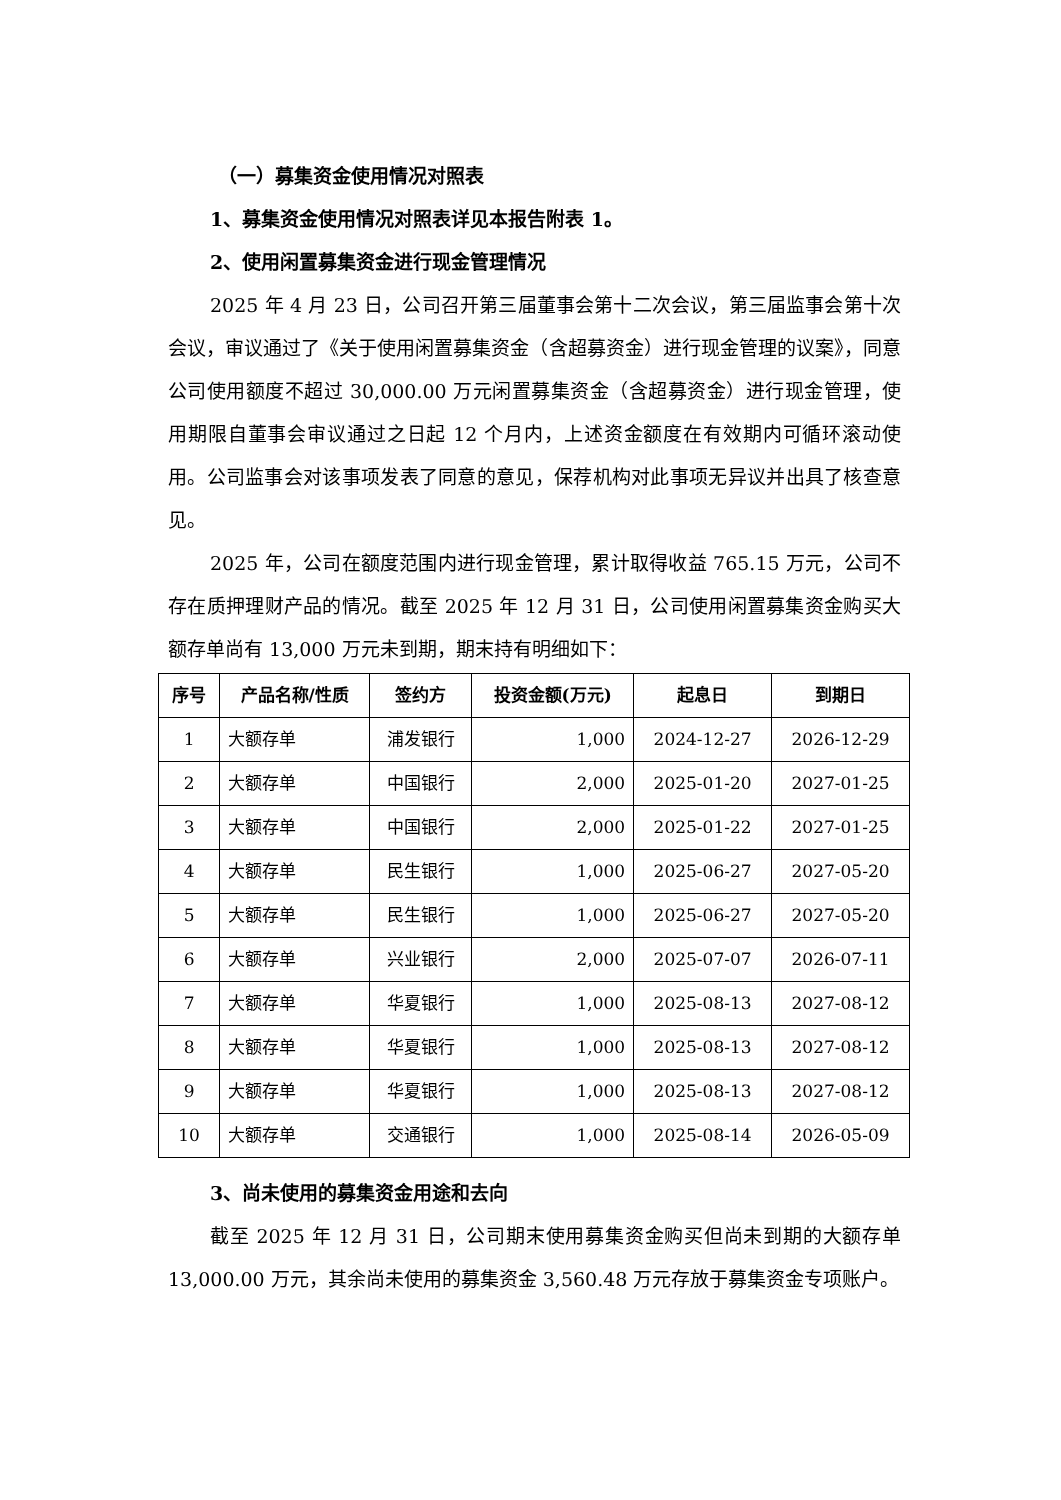（一）募集资金使用情况对照表
1、募集资金使用情况对照表详见本报告附表 1。
2、使用闲置募集资金进行现金管理情况
2025 年 4 月 23 日，公司召开第三届董事会第十二次会议，第三届监事会第十次会议，审议通过了《关于使用闲置募集资金（含超募资金）进行现金管理的议案》，同意公司使用额度不超过 30,000.00 万元闲置募集资金（含超募资金）进行现金管理，使用期限自董事会审议通过之日起 12 个月内，上述资金额度在有效期内可循环滚动使用。公司监事会对该事项发表了同意的意见，保荐机构对此事项无异议并出具了核查意见。
2025 年，公司在额度范围内进行现金管理，累计取得收益 765.15 万元，公司不存在质押理财产品的情况。截至 2025 年 12 月 31 日，公司使用闲置募集资金购买大额存单尚有 13,000 万元未到期，期末持有明细如下：
| 序号 | 产品名称/性质 | 签约方 | 投资金额(万元) | 起息日 | 到期日 |
| --- | --- | --- | --- | --- | --- |
| 1 | 大额存单 | 浦发银行 | 1,000 | 2024-12-27 | 2026-12-29 |
| 2 | 大额存单 | 中国银行 | 2,000 | 2025-01-20 | 2027-01-25 |
| 3 | 大额存单 | 中国银行 | 2,000 | 2025-01-22 | 2027-01-25 |
| 4 | 大额存单 | 民生银行 | 1,000 | 2025-06-27 | 2027-05-20 |
| 5 | 大额存单 | 民生银行 | 1,000 | 2025-06-27 | 2027-05-20 |
| 6 | 大额存单 | 兴业银行 | 2,000 | 2025-07-07 | 2026-07-11 |
| 7 | 大额存单 | 华夏银行 | 1,000 | 2025-08-13 | 2027-08-12 |
| 8 | 大额存单 | 华夏银行 | 1,000 | 2025-08-13 | 2027-08-12 |
| 9 | 大额存单 | 华夏银行 | 1,000 | 2025-08-13 | 2027-08-12 |
| 10 | 大额存单 | 交通银行 | 1,000 | 2025-08-14 | 2026-05-09 |
3、尚未使用的募集资金用途和去向
截至 2025 年 12 月 31 日，公司期末使用募集资金购买但尚未到期的大额存单 13,000.00 万元，其余尚未使用的募集资金 3,560.48 万元存放于募集资金专项账户。